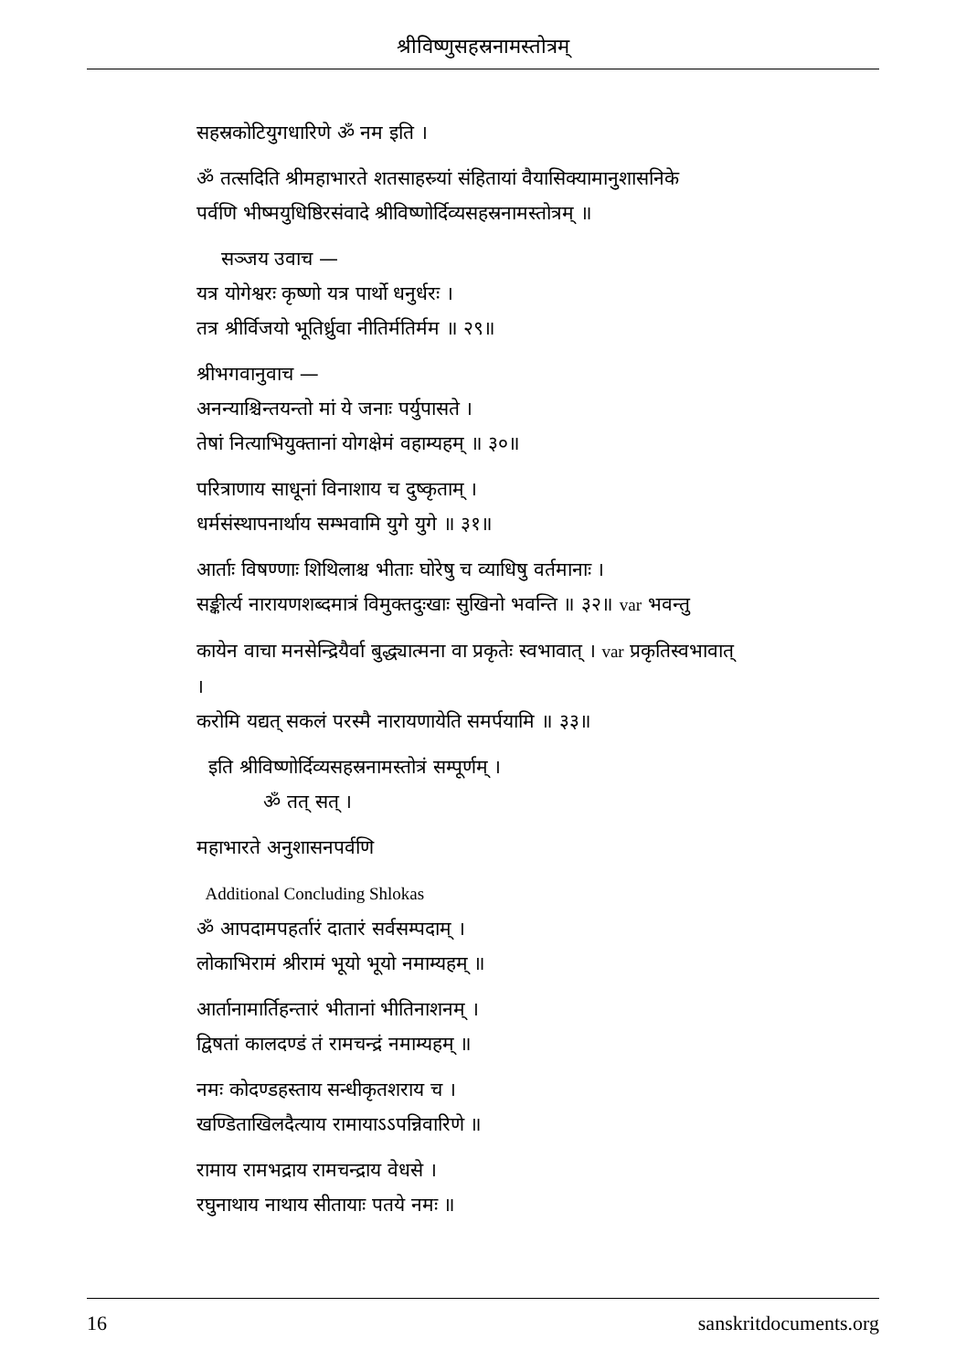श्रीविष्णुसहस्रनामस्तोत्रम्
सहस्रकोटियुगधारिणे ॐ नम इति ।
ॐ तत्सदिति श्रीमहाभारते शतसाहस्र्यां संहितायां वैयासिक्यामानुशासनिके
पर्वणि भीष्मयुधिष्ठिरसंवादे श्रीविष्णोर्दिव्यसहस्रनामस्तोत्रम् ॥
सञ्जय उवाच —
यत्र योगेश्वरः कृष्णो यत्र पार्थो धनुर्धरः ।
तत्र श्रीर्विजयो भूतिर्ध्रुवा नीतिर्मतिर्मम ॥ २९॥
श्रीभगवानुवाच —
अनन्याश्चिन्तयन्तो मां ये जनाः पर्युपासते ।
तेषां नित्याभियुक्तानां योगक्षेमं वहाम्यहम् ॥ ३०॥
परित्राणाय साधूनां विनाशाय च दुष्कृताम् ।
धर्मसंस्थापनार्थाय सम्भवामि युगे युगे ॥ ३१॥
आर्ताः विषण्णाः शिथिलाश्च भीताः घोरेषु च व्याधिषु वर्तमानाः ।
सङ्कीर्त्य नारायणशब्दमात्रं विमुक्तदुःखाः सुखिनो भवन्ति ॥ ३२॥ var भवन्तु
कायेन वाचा मनसेन्द्रियैर्वा बुद्ध्यात्मना वा प्रकृतेः स्वभावात् । var प्रकृतिस्वभावात्
।
करोमि यद्यत् सकलं परस्मै नारायणायेति समर्पयामि ॥ ३३॥
इति श्रीविष्णोर्दिव्यसहस्रनामस्तोत्रं सम्पूर्णम् ।
ॐ तत् सत् ।
महाभारते अनुशासनपर्वणि
Additional Concluding Shlokas
ॐ आपदामपहर्तारं दातारं सर्वसम्पदाम् ।
लोकाभिरामं श्रीरामं भूयो भूयो नमाम्यहम् ॥
आर्तानामार्तिहन्तारं भीतानां भीतिनाशनम् ।
द्विषतां कालदण्डं तं रामचन्द्रं नमाम्यहम् ॥
नमः कोदण्डहस्ताय सन्धीकृतशराय च ।
खण्डिताखिलदैत्याय रामायाऽऽपन्निवारिणे ॥
रामाय रामभद्राय रामचन्द्राय वेधसे ।
रघुनाथाय नाथाय सीतायाः पतये नमः ॥
16 sanskritdocuments.org